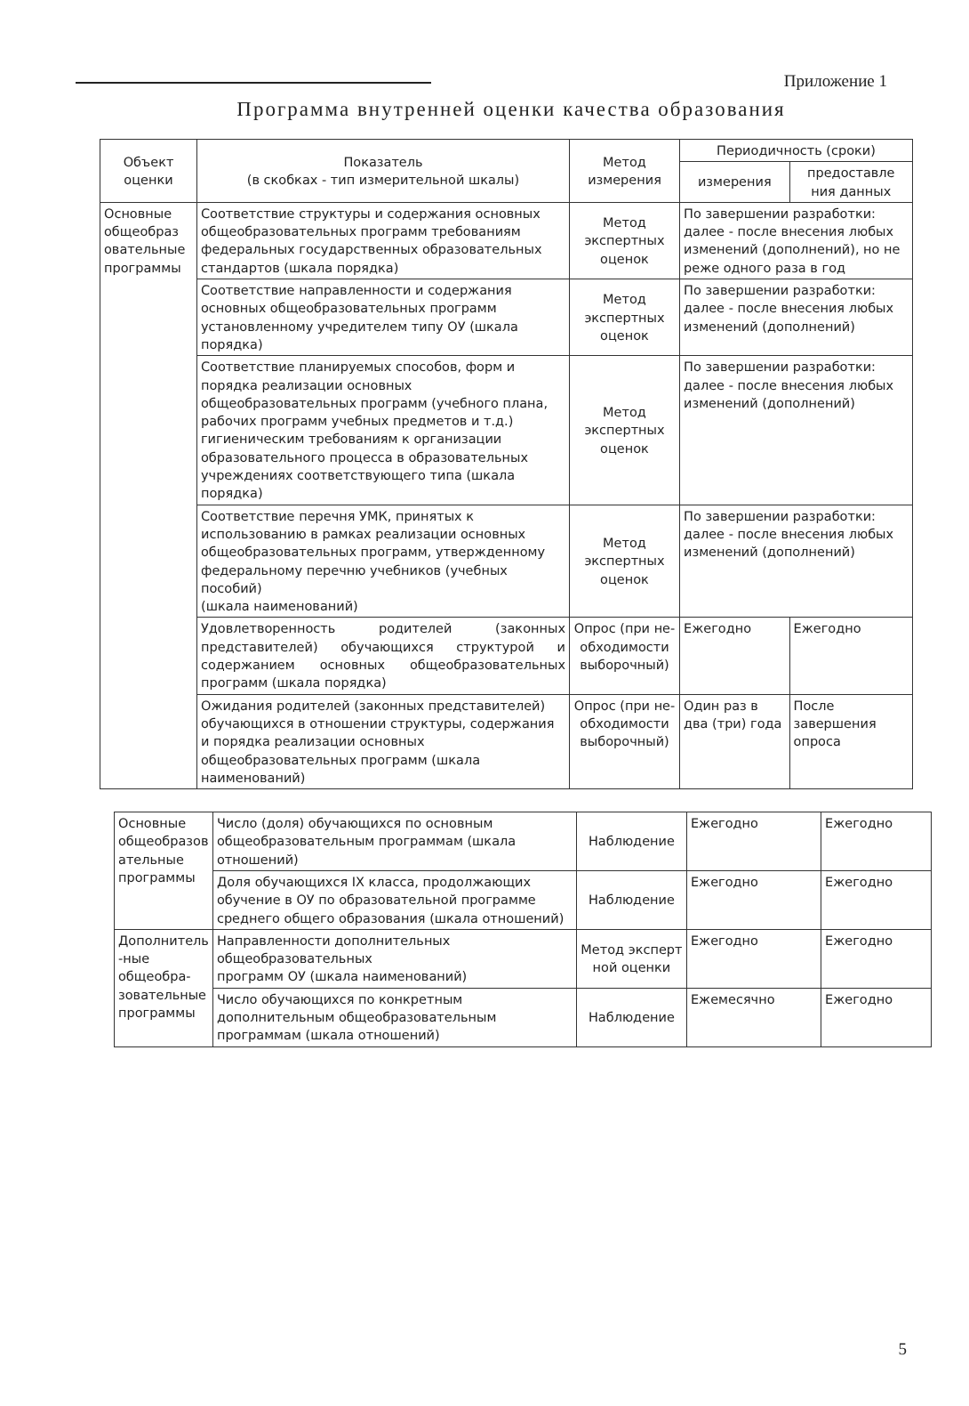Приложение 1
Программа внутренней оценки качества образования
| Объект оценки | Показатель (в скобках - тип измерительной шкалы) | Метод измерения | Периодичность (сроки) | |
| --- | --- | --- | --- | --- |
| | | | измерения | предоставле ния данных |
| Основные общеобраз овательные программы | Соответствие структуры и содержания основных общеобразовательных программ требованиям федеральных государственных образовательных стандартов (шкала порядка) | Метод экспертных оценок | По завершении разработки: далее - после внесения любых изменений (дополнений), но не реже одного раза в год | |
| | Соответствие направленности и содержания основных общеобразовательных программ установленному учредителем типу ОУ (шкала порядка) | Метод экспертных оценок | По завершении разработки: далее - после внесения любых изменений (дополнений) | |
| | Соответствие планируемых способов, форм и порядка реализации основных общеобразовательных программ (учебного плана, рабочих программ учебных предметов и т.д.) гигиеническим требованиям к организации образовательного процесса в образовательных учреждениях соответствующего типа (шкала порядка) | Метод экспертных оценок | По завершении разработки: далее - после внесения любых изменений (дополнений) | |
| | Соответствие перечня УМК, принятых к использованию в рамках реализации основных общеобразовательных программ, утвержденному федеральному перечню учебников (учебных пособий) (шкала наименований) | Метод экспертных оценок | По завершении разработки: далее - после внесения любых изменений (дополнений) | |
| | Удовлетворенность родителей (законных представителей) обучающихся структурой и содержанием основных общеобразовательных программ (шкала порядка) | Опрос (при не-обходимости выборочный) | Ежегодно | Ежегодно |
| | Ожидания родителей (законных представителей) обучающихся в отношении структуры, содержания и порядка реализации основных общеобразовательных программ (шкала наименований) | Опрос (при не-обходимости выборочный) | Один раз в два (три) года | После завершения опроса |
| Основные общеобразов ательные программы | Число (доля) обучающихся по основным общеобразовательным программам (шкала отношений) | Наблюдение | Ежегодно | Ежегодно |
| | Доля обучающихся IX класса, продолжающих обучение в ОУ по образовательной программе среднего общего образования (шкала отношений) | Наблюдение | Ежегодно | Ежегодно |
| Дополнитель -ные общеобра-зовательные программы | Направленности дополнительных общеобразовательных программ ОУ (шкала наименований) | Метод эксперт ной оценки | Ежегодно | Ежегодно |
| | Число обучающихся по конкретным дополнительным общеобразовательным программам (шкала отношений) | Наблюдение | Ежемесячно | Ежегодно |
5